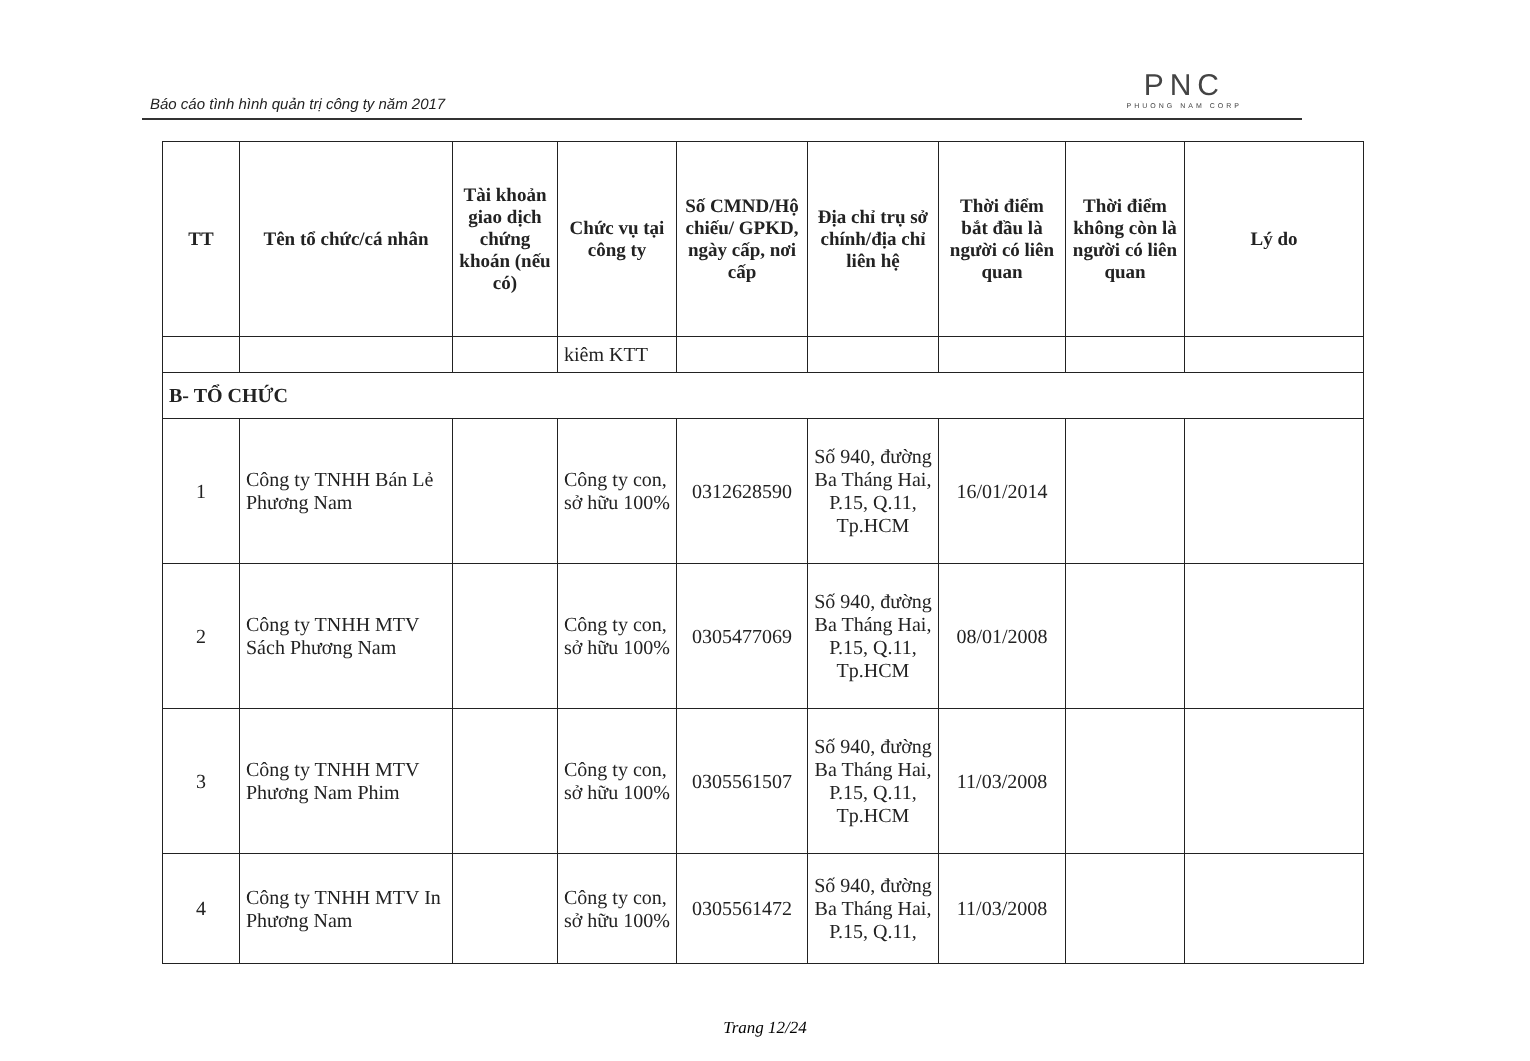Báo cáo tình hình quản trị công ty năm 2017
PNC
PHUONG NAM CORP
| TT | Tên tổ chức/cá nhân | Tài khoản giao dịch chứng khoán (nếu có) | Chức vụ tại công ty | Số CMND/Hộ chiếu/ GPKD, ngày cấp, nơi cấp | Địa chỉ trụ sở chính/địa chỉ liên hệ | Thời điểm bắt đầu là người có liên quan | Thời điểm không còn là người có liên quan | Lý do |
| --- | --- | --- | --- | --- | --- | --- | --- | --- |
| | | | kiêm KTT | | | | | |
| B- TỔ CHỨC | | | | | | | | |
| 1 | Công ty TNHH Bán Lẻ Phương Nam | | Công ty con, sở hữu 100% | 0312628590 | Số 940, đường Ba Tháng Hai, P.15, Q.11, Tp.HCM | 16/01/2014 | | |
| 2 | Công ty TNHH MTV Sách Phương Nam | | Công ty con, sở hữu 100% | 0305477069 | Số 940, đường Ba Tháng Hai, P.15, Q.11, Tp.HCM | 08/01/2008 | | |
| 3 | Công ty TNHH MTV Phương Nam Phim | | Công ty con, sở hữu 100% | 0305561507 | Số 940, đường Ba Tháng Hai, P.15, Q.11, Tp.HCM | 11/03/2008 | | |
| 4 | Công ty TNHH MTV In Phương Nam | | Công ty con, sở hữu 100% | 0305561472 | Số 940, đường Ba Tháng Hai, P.15, Q.11, | 11/03/2008 | | |
Trang 12/24